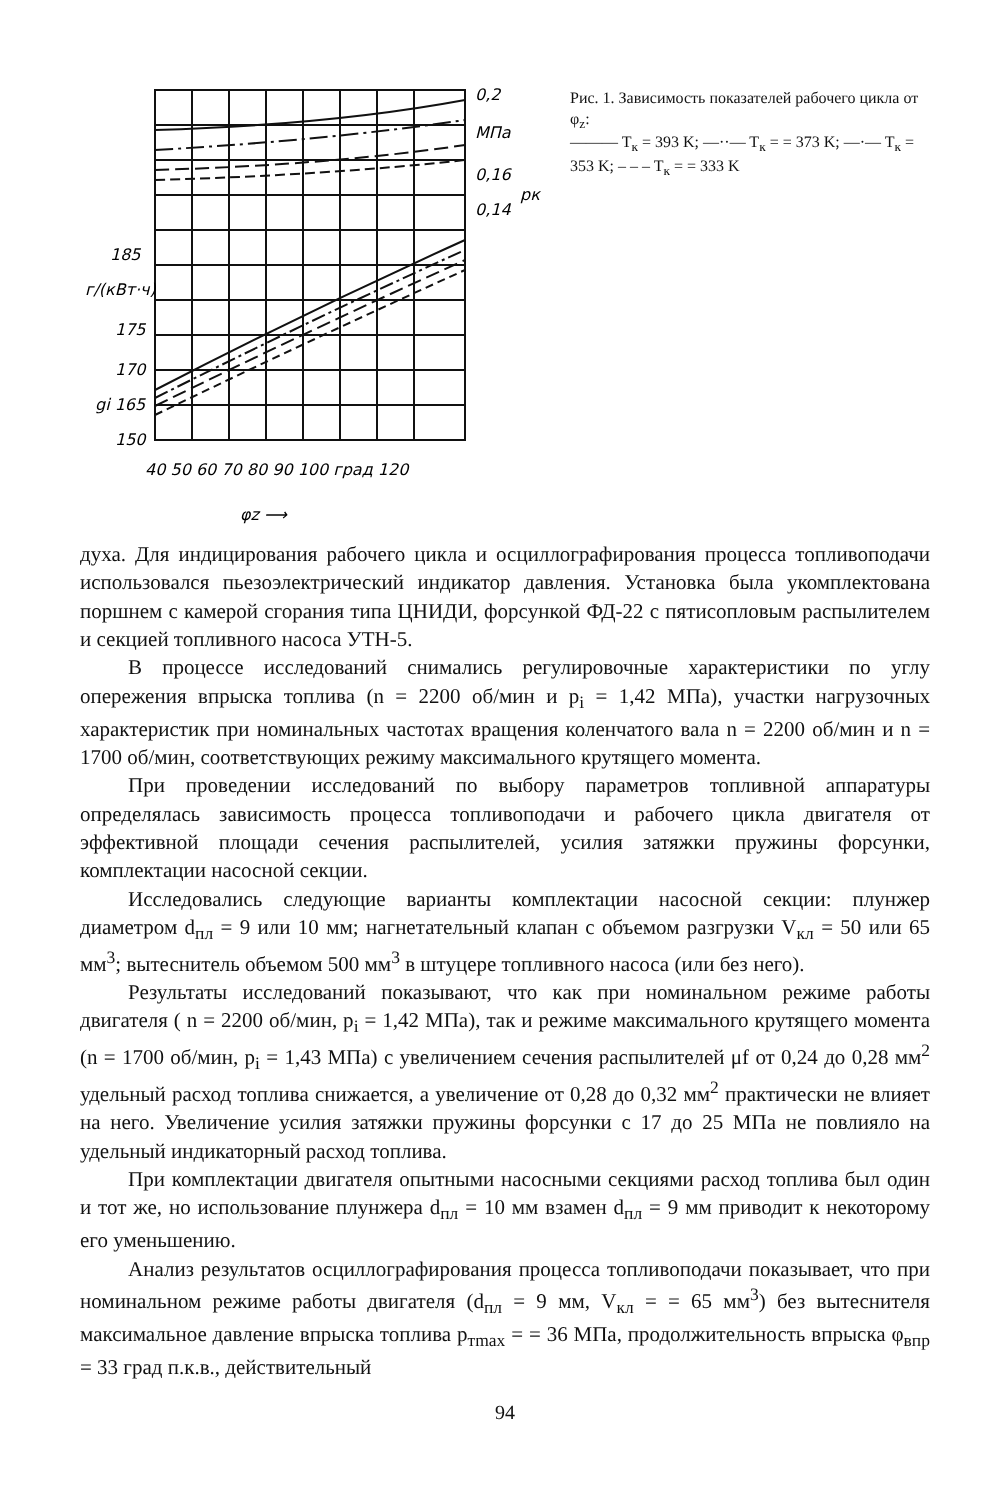0,2
МПа
0,16
0,14
185
г/(кВт·ч)
175
170
gi 165
150
40 50 60 70 80 90 100 град 120
φz ⟶
pк ↑
Рис. 1. Зависимость показателей рабочего цикла от φ<sub>z</sub>:
——— T<sub>к</sub> = 393 K; —··— T<sub>к</sub> = = 373 K; —·— T<sub>к</sub> = 353 K; – – – T<sub>к</sub> = = 333 K
духа. Для индицирования рабочего цикла и осциллографирования процесса топливоподачи использовался пьезоэлектрический индикатор давления. Установка была укомплектована поршнем с камерой сгорания типа ЦНИДИ, форсункой ФД-22 с пятисопловым распылителем и секцией топливного насоса УТН-5.
В процессе исследований снимались регулировочные характеристики по углу опережения впрыска топлива (n = 2200 об/мин и p<sub>i</sub> = 1,42 МПа), участки нагрузочных характеристик при номинальных частотах вращения коленчатого вала n = 2200 об/мин и n = 1700 об/мин, соответствующих режиму максимального крутящего момента.
При проведении исследований по выбору параметров топливной аппаратуры определялась зависимость процесса топливоподачи и рабочего цикла двигателя от эффективной площади сечения распылителей, усилия затяжки пружины форсунки, комплектации насосной секции.
Исследовались следующие варианты комплектации насосной секции: плунжер диаметром d<sub>пл</sub> = 9 или 10 мм; нагнетательный клапан с объемом разгрузки V<sub>кл</sub> = 50 или 65 мм<sup>3</sup>; вытеснитель объемом 500 мм<sup>3</sup> в штуцере топливного насоса (или без него).
Результаты исследований показывают, что как при номинальном режиме работы двигателя ( n = 2200 об/мин, p<sub>i</sub> = 1,42 МПа), так и режиме максимального крутящего момента (n = 1700 об/мин, p<sub>i</sub> = 1,43 МПа) с увеличением сечения распылителей μf от 0,24 до 0,28 мм<sup>2</sup> удельный расход топлива снижается, а увеличение от 0,28 до 0,32 мм<sup>2</sup> практически не влияет на него. Увеличение усилия затяжки пружины форсунки с 17 до 25 МПа не повлияло на удельный индикаторный расход топлива.
При комплектации двигателя опытными насосными секциями расход топлива был один и тот же, но использование плунжера d<sub>пл</sub> = 10 мм взамен d<sub>пл</sub> = 9 мм приводит к некоторому его уменьшению.
Анализ результатов осциллографирования процесса топливоподачи показывает, что при номинальном режиме работы двигателя (d<sub>пл</sub> = 9 мм, V<sub>кл</sub> = = 65 мм<sup>3</sup>) без вытеснителя максимальное давление впрыска топлива p<sub>тmax</sub> = = 36 МПа, продолжительность впрыска φ<sub>впр</sub> = 33 град п.к.в., действительный
94